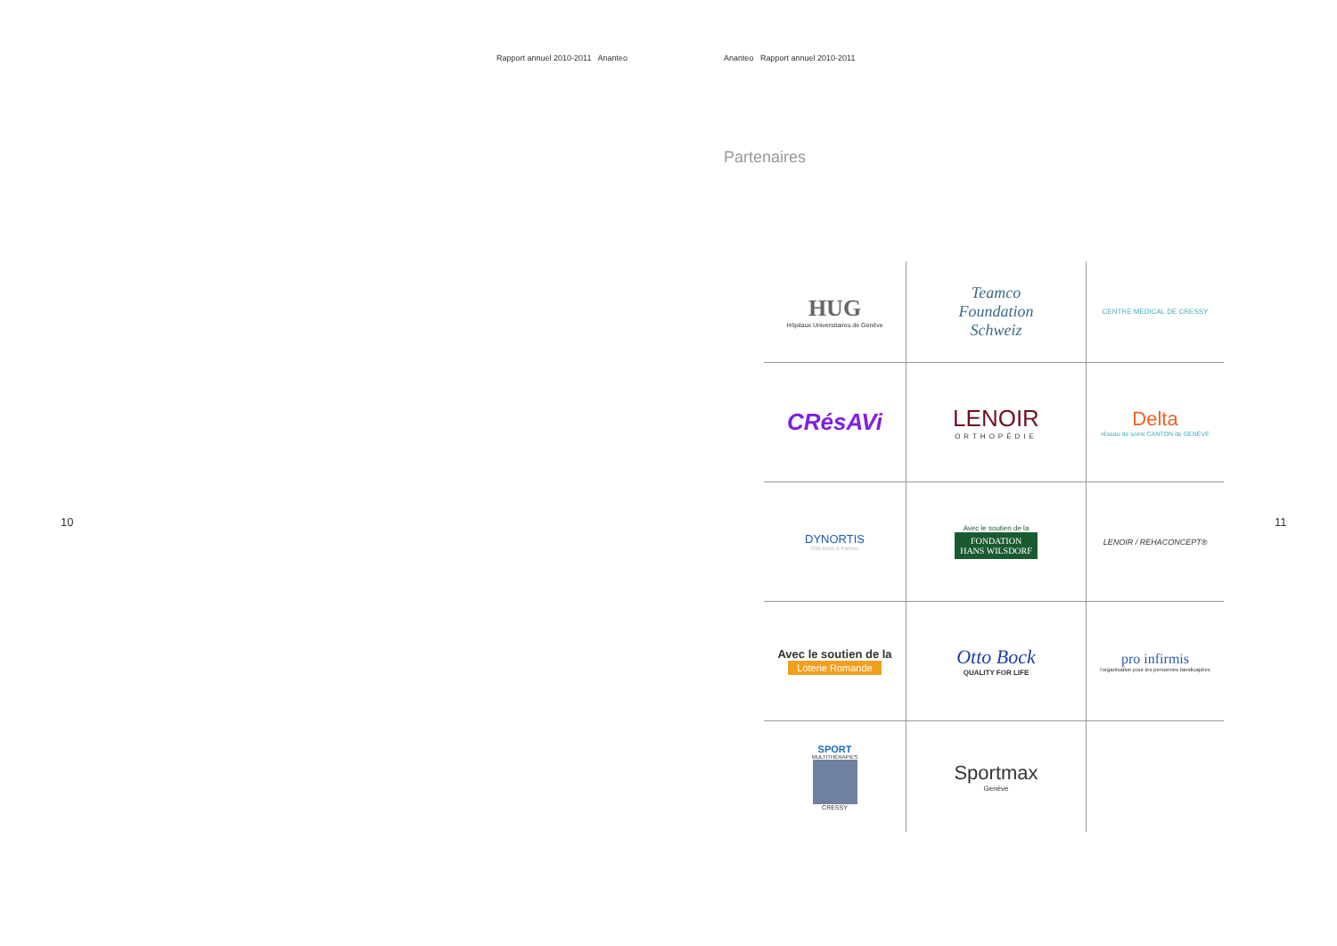Rapport annuel 2010-2011 Ananteo
Ananteo Rapport annuel 2010-2011
Partenaires
10 11
HUG
Hôpitaux Universitaires de Genève
Teamco
Foundation
Schweiz
CENTRE MEDICAL DE CRESSY
CRésAVi
LENOIR
ORTHOPÉDIE
Delta
réseau de soins CANTON de GENÈVE
DYNORTIS
Otto Bock & Partner
Avec le soutien de la
FONDATION
HANS WILSDORF
LENOIR / REHACONCEPT®
Avec le soutien de la
Loterie Romande
Otto Bock
QUALITY FOR LIFE
pro infirmis
l'organisation pour les personnes handicapées
SPORT
MULTITHÉRAPIES
CRESSY
Sportmax
Genève